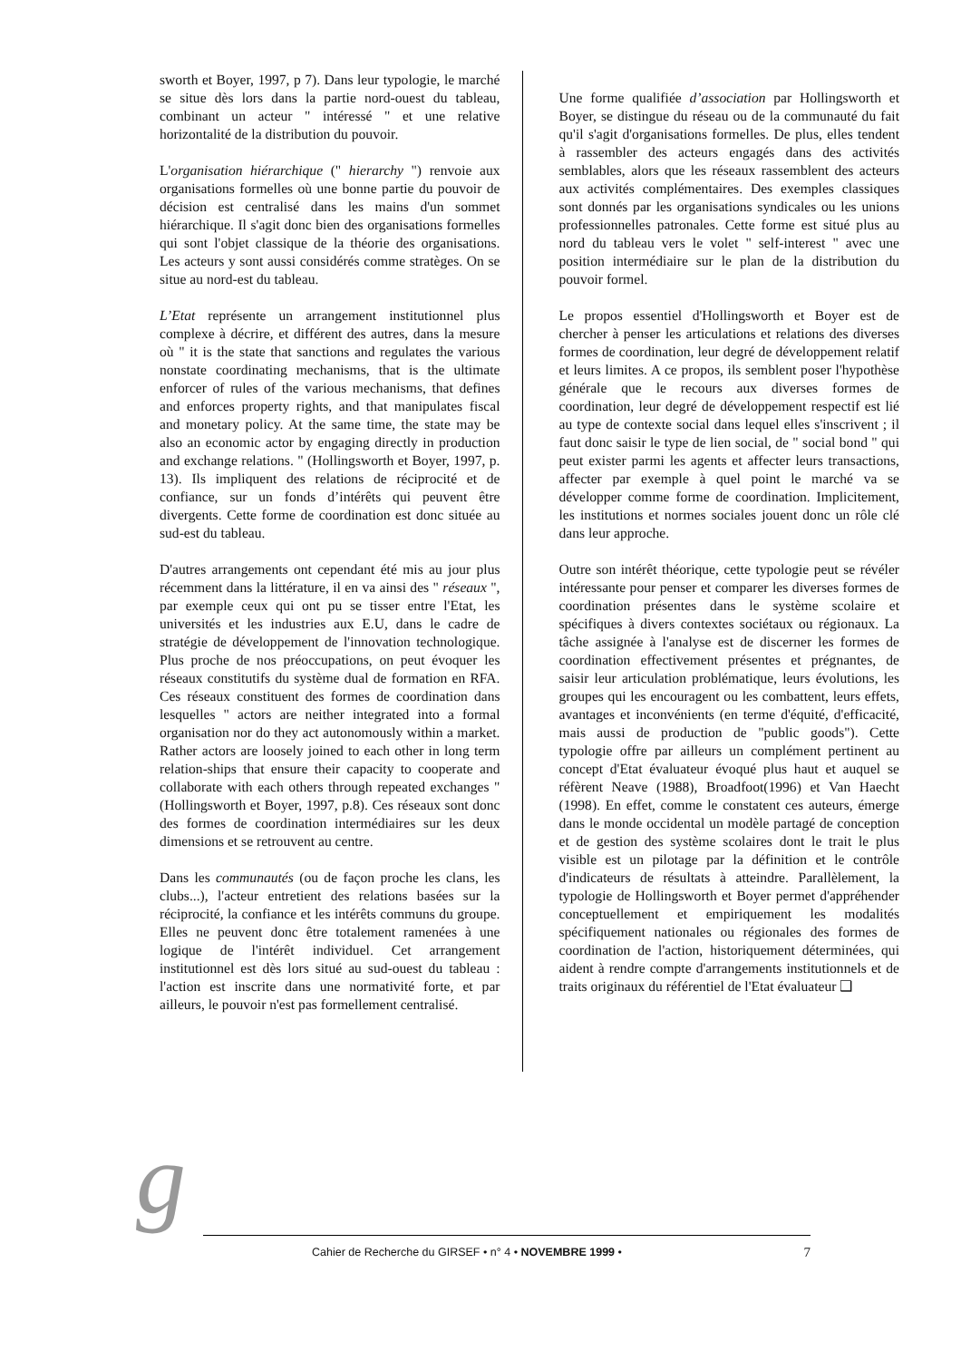sworth et Boyer, 1997, p 7). Dans leur typologie, le marché se situe dès lors dans la partie nord-ouest du tableau, combinant un acteur " intéressé " et une relative horizontalité de la distribution du pouvoir.
L'organisation hiérarchique (" hierarchy ") renvoie aux organisations formelles où une bonne partie du pouvoir de décision est centralisé dans les mains d'un sommet hiérarchique. Il s'agit donc bien des organisations formelles qui sont l'objet classique de la théorie des organisations. Les acteurs y sont aussi considérés comme stratèges. On se situe au nord-est du tableau.
L’Etat représente un arrangement institutionnel plus complexe à décrire, et différent des autres, dans la mesure où " it is the state that sanctions and regulates the various nonstate coordinating mechanisms, that is the ultimate enforcer of rules of the various mechanisms, that defines and enforces property rights, and that manipulates fiscal and monetary policy. At the same time, the state may be also an economic actor by engaging directly in production and exchange relations. " (Hollingsworth et Boyer, 1997, p. 13). Ils impliquent des relations de réciprocité et de confiance, sur un fonds d’intérêts qui peuvent être divergents. Cette forme de coordination est donc située au sud-est du tableau.
D'autres arrangements ont cependant été mis au jour plus récemment dans la littérature, il en va ainsi des " réseaux ", par exemple ceux qui ont pu se tisser entre l'Etat, les universités et les industries aux E.U, dans le cadre de stratégie de développement de l'innovation technologique. Plus proche de nos préoccupations, on peut évoquer les réseaux constitutifs du système dual de formation en RFA. Ces réseaux constituent des formes de coordination dans lesquelles " actors are neither integrated into a formal organisation nor do they act autonomously within a market. Rather actors are loosely joined to each other in long term relation-ships that ensure their capacity to cooperate and collaborate with each others through repeated exchanges " (Hollingsworth et Boyer, 1997, p.8). Ces réseaux sont donc des formes de coordination intermédiaires sur les deux dimensions et se retrouvent au centre.
Dans les communautés (ou de façon proche les clans, les clubs...), l'acteur entretient des relations basées sur la réciprocité, la confiance et les intérêts communs du groupe. Elles ne peuvent donc être totalement ramenées à une logique de l'intérêt individuel. Cet arrangement institutionnel est dès lors situé au sud-ouest du tableau : l'action est inscrite dans une normativité forte, et par ailleurs, le pouvoir n'est pas formellement centralisé.
Une forme qualifiée d’association par Hollingsworth et Boyer, se distingue du réseau ou de la communauté du fait qu'il s'agit d'organisations formelles. De plus, elles tendent à rassembler des acteurs engagés dans des activités semblables, alors que les réseaux rassemblent des acteurs aux activités complémentaires. Des exemples classiques sont donnés par les organisations syndicales ou les unions professionnelles patronales. Cette forme est situé plus au nord du tableau vers le volet " self-interest " avec une position intermédiaire sur le plan de la distribution du pouvoir formel.
Le propos essentiel d'Hollingsworth et Boyer est de chercher à penser les articulations et relations des diverses formes de coordination, leur degré de développement relatif et leurs limites. A ce propos, ils semblent poser l'hypothèse générale que le recours aux diverses formes de coordination, leur degré de développement respectif est lié au type de contexte social dans lequel elles s'inscrivent ; il faut donc saisir le type de lien social, de " social bond " qui peut exister parmi les agents et affecter leurs transactions, affecter par exemple à quel point le marché va se développer comme forme de coordination. Implicitement, les institutions et normes sociales jouent donc un rôle clé dans leur approche.
Outre son intérêt théorique, cette typologie peut se révéler intéressante pour penser et comparer les diverses formes de coordination présentes dans le système scolaire et spécifiques à divers contextes sociétaux ou régionaux. La tâche assignée à l'analyse est de discerner les formes de coordination effectivement présentes et prégnantes, de saisir leur articulation problématique, leurs évolutions, les groupes qui les encouragent ou les combattent, leurs effets, avantages et inconvénients (en terme d'équité, d'efficacité, mais aussi de production de "public goods"). Cette typologie offre par ailleurs un complément pertinent au concept d'Etat évaluateur évoqué plus haut et auquel se réfèrent Neave (1988), Broadfoot(1996) et Van Haecht (1998). En effet, comme le constatent ces auteurs, émerge dans le monde occidental un modèle partagé de conception et de gestion des système scolaires dont le trait le plus visible est un pilotage par la définition et le contrôle d'indicateurs de résultats à atteindre. Parallèlement, la typologie de Hollingsworth et Boyer permet d'appréhender conceptuellement et empiriquement les modalités spécifiquement nationales ou régionales des formes de coordination de l'action, historiquement déterminées, qui aident à rendre compte d'arrangements institutionnels et de traits originaux du référentiel de l'Etat évaluateur ❑
g Cahier de Recherche du GIRSEF • n° 4 • NOVEMBRE 1999 • 7